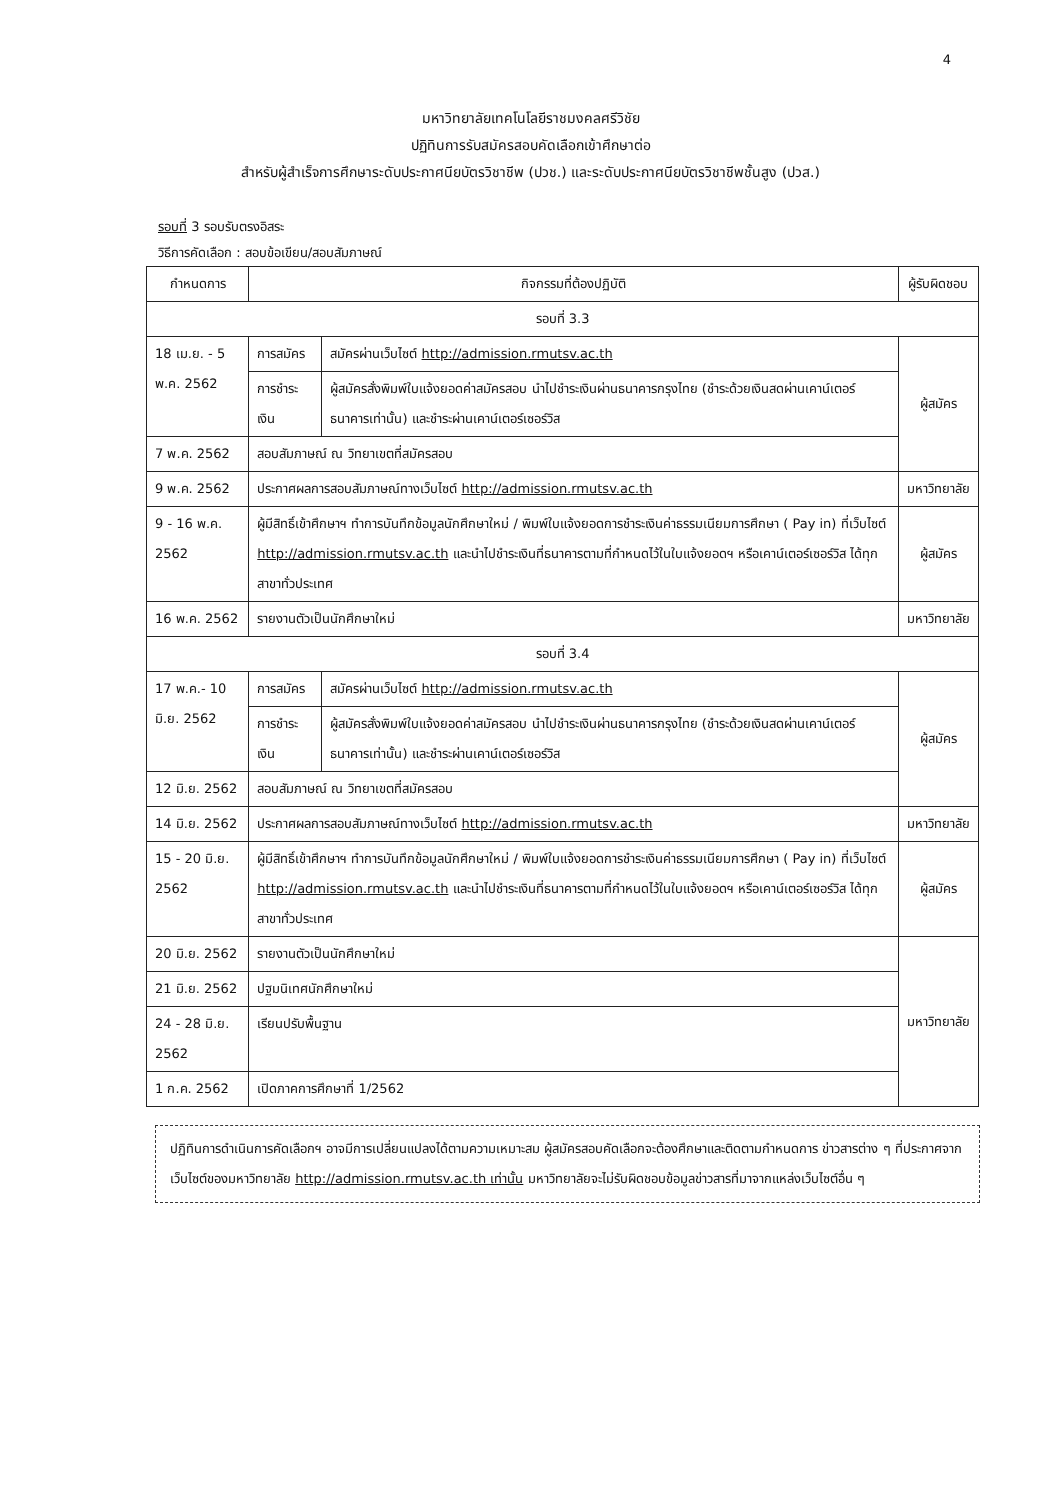4
มหาวิทยาลัยเทคโนโลยีราชมงคลศรีวิชัย
ปฏิทินการรับสมัครสอบคัดเลือกเข้าศึกษาต่อ
สำหรับผู้สำเร็จการศึกษาระดับประกาศนียบัตรวิชาชีพ (ปวช.) และระดับประกาศนียบัตรวิชาชีพชั้นสูง (ปวส.)
รอบที่ 3 รอบรับตรงอิสระ
วิธีการคัดเลือก : สอบข้อเขียน/สอบสัมภาษณ์
| กำหนดการ | กิจกรรมที่ต้องปฏิบัติ | | ผู้รับผิดชอบ |
| --- | --- | --- | --- |
| รอบที่ 3.3 | | | |
| 18 เม.ย. - 5 พ.ค. 2562 | การสมัคร | สมัครผ่านเว็บไซต์ http://admission.rmutsv.ac.th | ผู้สมัคร |
| | การชำระเงิน | ผู้สมัครสั่งพิมพ์ใบแจ้งยอดค่าสมัครสอบ นำไปชำระเงินผ่านธนาคารกรุงไทย (ชำระด้วยเงินสดผ่านเคาน์เตอร์ธนาคารเท่านั้น) และชำระผ่านเคาน์เตอร์เซอร์วิส | |
| 7 พ.ค. 2562 | สอบสัมภาษณ์ ณ วิทยาเขตที่สมัครสอบ | | |
| 9 พ.ค. 2562 | ประกาศผลการสอบสัมภาษณ์ทางเว็บไซต์ http://admission.rmutsv.ac.th | | มหาวิทยาลัย |
| 9 - 16 พ.ค. 2562 | ผู้มีสิทธิ์เข้าศึกษาฯ ทำการบันทึกข้อมูลนักศึกษาใหม่ / พิมพ์ใบแจ้งยอดการชำระเงินค่าธรรมเนียมการศึกษา ( Pay in) ที่เว็บไซต์ http://admission.rmutsv.ac.th และนำไปชำระเงินที่ธนาคารตามที่กำหนดไว้ในใบแจ้งยอดฯ หรือเคาน์เตอร์เซอร์วิส ได้ทุกสาขาทั่วประเทศ | | ผู้สมัคร |
| 16 พ.ค. 2562 | รายงานตัวเป็นนักศึกษาใหม่ | | มหาวิทยาลัย |
| รอบที่ 3.4 | | | |
| 17 พ.ค.- 10 มิ.ย. 2562 | การสมัคร | สมัครผ่านเว็บไซต์ http://admission.rmutsv.ac.th | ผู้สมัคร |
| | การชำระเงิน | ผู้สมัครสั่งพิมพ์ใบแจ้งยอดค่าสมัครสอบ นำไปชำระเงินผ่านธนาคารกรุงไทย (ชำระด้วยเงินสดผ่านเคาน์เตอร์ธนาคารเท่านั้น) และชำระผ่านเคาน์เตอร์เซอร์วิส | |
| 12 มิ.ย. 2562 | สอบสัมภาษณ์ ณ วิทยาเขตที่สมัครสอบ | | |
| 14 มิ.ย. 2562 | ประกาศผลการสอบสัมภาษณ์ทางเว็บไซต์ http://admission.rmutsv.ac.th | | มหาวิทยาลัย |
| 15 - 20 มิ.ย. 2562 | ผู้มีสิทธิ์เข้าศึกษาฯ ทำการบันทึกข้อมูลนักศึกษาใหม่ / พิมพ์ใบแจ้งยอดการชำระเงินค่าธรรมเนียมการศึกษา ( Pay in) ที่เว็บไซต์ http://admission.rmutsv.ac.th และนำไปชำระเงินที่ธนาคารตามที่กำหนดไว้ในใบแจ้งยอดฯ หรือเคาน์เตอร์เซอร์วิส ได้ทุกสาขาทั่วประเทศ | | ผู้สมัคร |
| 20 มิ.ย. 2562 | รายงานตัวเป็นนักศึกษาใหม่ | | มหาวิทยาลัย |
| 21 มิ.ย. 2562 | ปฐมนิเทศนักศึกษาใหม่ | | |
| 24 - 28 มิ.ย. 2562 | เรียนปรับพื้นฐาน | | |
| 1 ก.ค. 2562 | เปิดภาคการศึกษาที่ 1/2562 | | |
ปฏิทินการดำเนินการคัดเลือกฯ อาจมีการเปลี่ยนแปลงได้ตามความเหมาะสม ผู้สมัครสอบคัดเลือกจะต้องศึกษาและติดตามกำหนดการ ข่าวสารต่าง ๆ ที่ประกาศจากเว็บไซต์ของมหาวิทยาลัย http://admission.rmutsv.ac.th เท่านั้น มหาวิทยาลัยจะไม่รับผิดชอบข้อมูลข่าวสารที่มาจากแหล่งเว็บไซต์อื่น ๆ